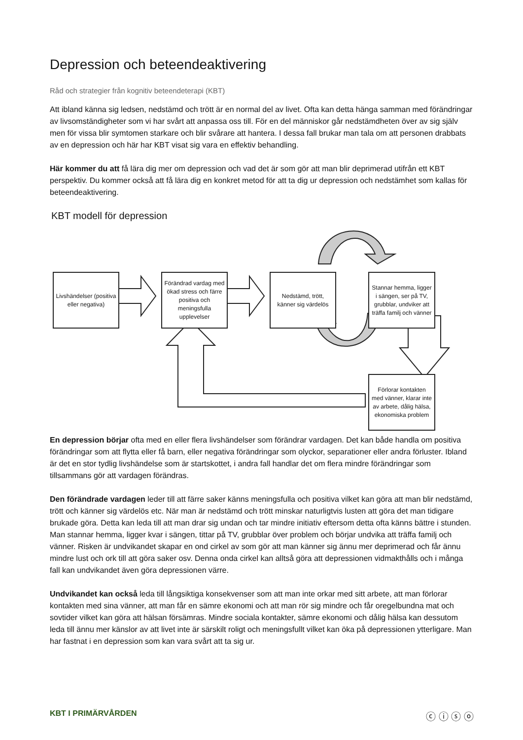Depression och beteendeaktivering
Råd och strategier från kognitiv beteendeterapi (KBT)
Att ibland känna sig ledsen, nedstämd och trött är en normal del av livet. Ofta kan detta hänga samman med förändringar av livsomständigheter som vi har svårt att anpassa oss till. För en del människor går nedstämdheten över av sig själv men för vissa blir symtomen starkare och blir svårare att hantera. I dessa fall brukar man tala om att personen drabbats av en depression och här har KBT visat sig vara en effektiv behandling.
Här kommer du att få lära dig mer om depression och vad det är som gör att man blir deprimerad utifrån ett KBT perspektiv. Du kommer också att få lära dig en konkret metod för att ta dig ur depression och nedstämhet som kallas för beteendeaktivering.
KBT modell för depression
Livshändelser (positiva eller negativa)
Förändrad vardag med ökad stress och färre positiva och meningsfulla upplevelser
Nedstämd, trött, känner sig värdelös
Stannar hemma, ligger i sängen, ser på TV, grubblar, undviker att träffa familj och vänner
Förlorar kontakten med vänner, klarar inte av arbete, dålig hälsa, ekonomiska problem
En depression börjar ofta med en eller flera livshändelser som förändrar vardagen. Det kan både handla om positiva förändringar som att flytta eller få barn, eller negativa förändringar som olyckor, separationer eller andra förluster. Ibland är det en stor tydlig livshändelse som är startskottet, i andra fall handlar det om flera mindre förändringar som tillsammans gör att vardagen förändras.
Den förändrade vardagen leder till att färre saker känns meningsfulla och positiva vilket kan göra att man blir nedstämd, trött och känner sig värdelös etc. När man är nedstämd och trött minskar naturligtvis lusten att göra det man tidigare brukade göra. Detta kan leda till att man drar sig undan och tar mindre initiativ eftersom detta ofta känns bättre i stunden. Man stannar hemma, ligger kvar i sängen, tittar på TV, grubblar över problem och börjar undvika att träffa familj och vänner. Risken är undvikandet skapar en ond cirkel av som gör att man känner sig ännu mer deprimerad och får ännu mindre lust och ork till att göra saker osv. Denna onda cirkel kan alltså göra att depressionen vidmakthålls och i många fall kan undvikandet även göra depressionen värre.
Undvikandet kan också leda till långsiktiga konsekvenser som att man inte orkar med sitt arbete, att man förlorar kontakten med sina vänner, att man får en sämre ekonomi och att man rör sig mindre och får oregelbundna mat och sovtider vilket kan göra att hälsan försämras. Mindre sociala kontakter, sämre ekonomi och dålig hälsa kan dessutom leda till ännu mer känslor av att livet inte är särskilt roligt och meningsfullt vilket kan öka på depressionen ytterligare. Man har fastnat i en depression som kan vara svårt att ta sig ur.
KBT I PRIMÄRVÅRDEN ⓒ ⓘ ⓢ ⓞ